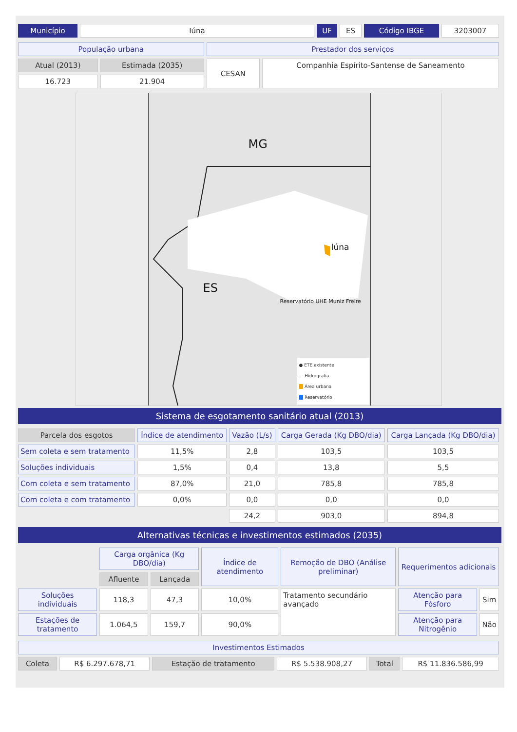| Município | Iúna | UF | ES | Código IBGE | 3203007 |
| População urbana | | Prestador dos serviços | |
| Atual (2013) | Estimada (2035) | CESAN | Companhia Espírito-Santense de Saneamento |
| 16.723 | 21.904 | | |
MG
ES
Iúna
Reservatório UHE Muniz Freire
● ETE existente
— Hidrografia
Área urbana
Reservatório
Sistema de esgotamento sanitário atual (2013)
| Parcela dos esgotos | Índice de atendimento | Vazão (L/s) | Carga Gerada (Kg DBO/dia) | Carga Lançada (Kg DBO/dia) |
| --- | --- | --- | --- | --- |
| Sem coleta e sem tratamento | 11,5% | 2,8 | 103,5 | 103,5 |
| Soluções individuais | 1,5% | 0,4 | 13,8 | 5,5 |
| Com coleta e sem tratamento | 87,0% | 21,0 | 785,8 | 785,8 |
| Com coleta e com tratamento | 0,0% | 0,0 | 0,0 | 0,0 |
| | | 24,2 | 903,0 | 894,8 |
Alternativas técnicas e investimentos estimados (2035)
| | Carga orgânica (Kg DBO/dia) | | Índice de atendimento | Remoção de DBO (Análise preliminar) | Requerimentos adicionais | |
| | Afluente | Lançada | | | | |
| Soluções individuais | 118,3 | 47,3 | 10,0% | Tratamento secundário avançado | Atenção para Fósforo | Sim |
| Estações de tratamento | 1.064,5 | 159,7 | 90,0% | | Atenção para Nitrogênio | Não |
| Investimentos Estimados | | | | | |
| Coleta | R$ 6.297.678,71 | Estação de tratamento | R$ 5.538.908,27 | Total | R$ 11.836.586,99 |